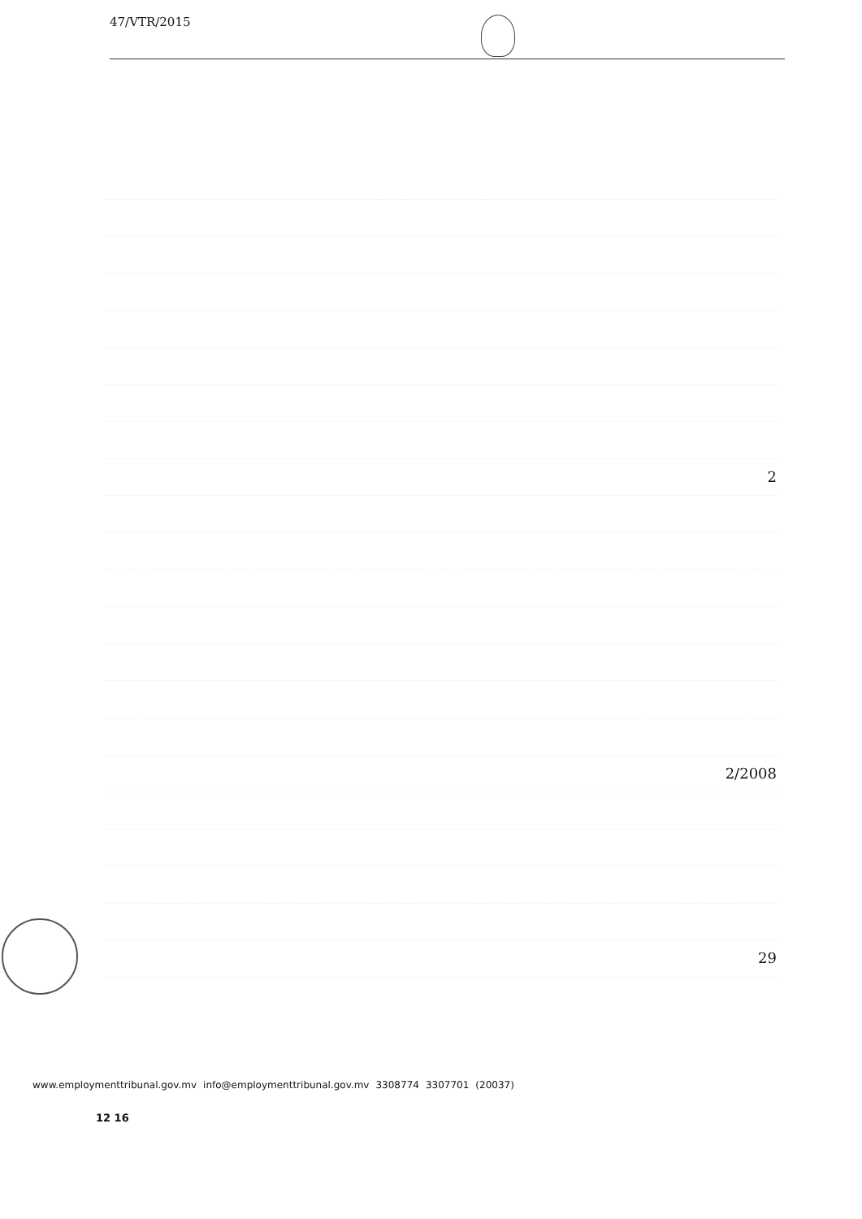47/VTR/2015
2
2/2008
29
www.employmenttribunal.gov.mv info@employmenttribunal.gov.mv 3308774 3307701 (20037)
12 16